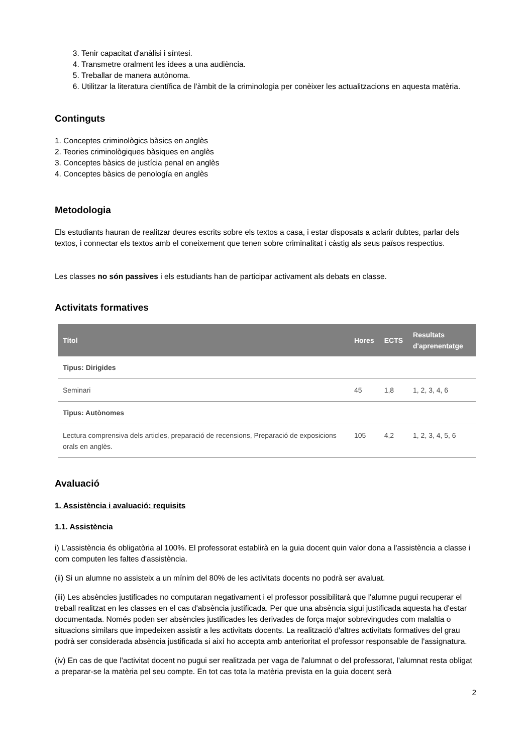3. Tenir capacitat d'anàlisi i síntesi.
4. Transmetre oralment les idees a una audiència.
5. Treballar de manera autònoma.
6. Utilitzar la literatura científica de l'àmbit de la criminologia per conèixer les actualitzacions en aquesta matèria.
Continguts
1. Conceptes criminològics bàsics en anglès
2. Teories criminològiques bàsiques en anglès
3. Conceptes bàsics de justícia penal en anglès
4. Conceptes bàsics de penología en anglès
Metodologia
Els estudiants hauran de realitzar deures escrits sobre els textos a casa, i estar disposats a aclarir dubtes, parlar dels textos, i connectar els textos amb el coneixement que tenen sobre criminalitat i càstig als seus països respectius.
Les classes no són passives i els estudiants han de participar activament als debats en classe.
Activitats formatives
| Títol | Hores | ECTS | Resultats d'aprenentatge |
| --- | --- | --- | --- |
| Tipus: Dirigides | | | |
| Seminari | 45 | 1,8 | 1, 2, 3, 4, 6 |
| Tipus: Autònomes | | | |
| Lectura comprensiva dels articles, preparació de recensions, Preparació de exposicions orals en anglès. | 105 | 4,2 | 1, 2, 3, 4, 5, 6 |
Avaluació
1. Assistència i avaluació: requisits
1.1. Assistència
i) L'assistència és obligatòria al 100%. El professorat establirà en la guia docent quin valor dona a l'assistència a classe i com computen les faltes d'assistència.
(ii) Si un alumne no assisteix a un mínim del 80% de les activitats docents no podrà ser avaluat.
(iii) Les absències justificades no computaran negativament i el professor possibilitarà que l'alumne pugui recuperar el treball realitzat en les classes en el cas d'absència justificada. Per que una absència sigui justificada aquesta ha d'estar documentada. Només poden ser absències justificades les derivades de força major sobrevingudes com malaltia o situacions similars que impedeixen assistir a les activitats docents. La realització d'altres activitats formatives del grau podrà ser considerada absència justificada si així ho accepta amb anterioritat el professor responsable de l'assignatura.
(iv) En cas de que l'activitat docent no pugui ser realitzada per vaga de l'alumnat o del professorat, l'alumnat resta obligat a preparar-se la matèria pel seu compte. En tot cas tota la matèria prevista en la guia docent serà
2